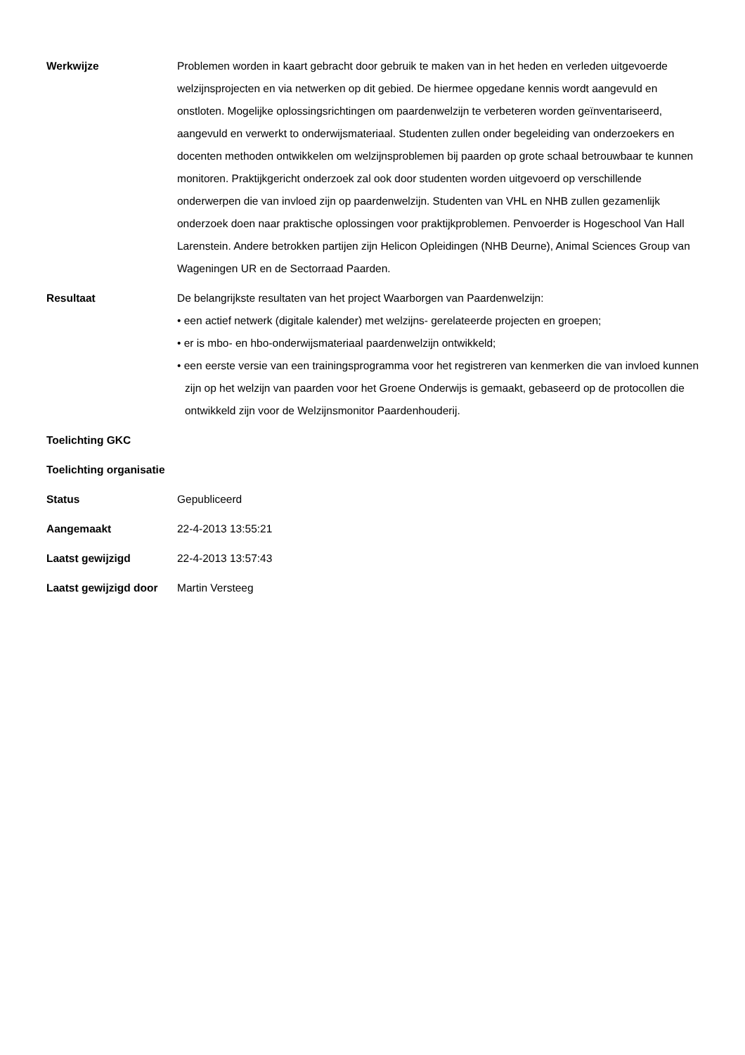| Werkwijze | Problemen worden in kaart gebracht door gebruik te maken van in het heden en verleden uitgevoerde welzijnsprojecten en via netwerken op dit gebied. De hiermee opgedane kennis wordt aangevuld en onstloten. Mogelijke oplossingsrichtingen om paardenwelzijn te verbeteren worden geïnventariseerd, aangevuld en verwerkt to onderwijsmateriaal. Studenten zullen onder begeleiding van onderzoekers en docenten methoden ontwikkelen om welzijnsproblemen bij paarden op grote schaal betrouwbaar te kunnen monitoren. Praktijkgericht onderzoek zal ook door studenten worden uitgevoerd op verschillende onderwerpen die van invloed zijn op paardenwelzijn. Studenten van VHL en NHB zullen gezamenlijk onderzoek doen naar praktische oplossingen voor praktijkproblemen. Penvoerder is Hogeschool Van Hall Larenstein. Andere betrokken partijen zijn Helicon Opleidingen (NHB Deurne), Animal Sciences Group van Wageningen UR en de Sectorraad Paarden. |
| Resultaat | De belangrijkste resultaten van het project Waarborgen van Paardenwelzijn: • een actief netwerk (digitale kalender) met welzijns- gerelateerde projecten en groepen; • er is mbo- en hbo-onderwijsmateriaal paardenwelzijn ontwikkeld; • een eerste versie van een trainingsprogramma voor het registreren van kenmerken die van invloed kunnen zijn op het welzijn van paarden voor het Groene Onderwijs is gemaakt, gebaseerd op de protocollen die ontwikkeld zijn voor de Welzijnsmonitor Paardenhouderij. |
| Toelichting GKC | |
| Toelichting organisatie | |
| Status | Gepubliceerd |
| Aangemaakt | 22-4-2013 13:55:21 |
| Laatst gewijzigd | 22-4-2013 13:57:43 |
| Laatst gewijzigd door | Martin Versteeg |